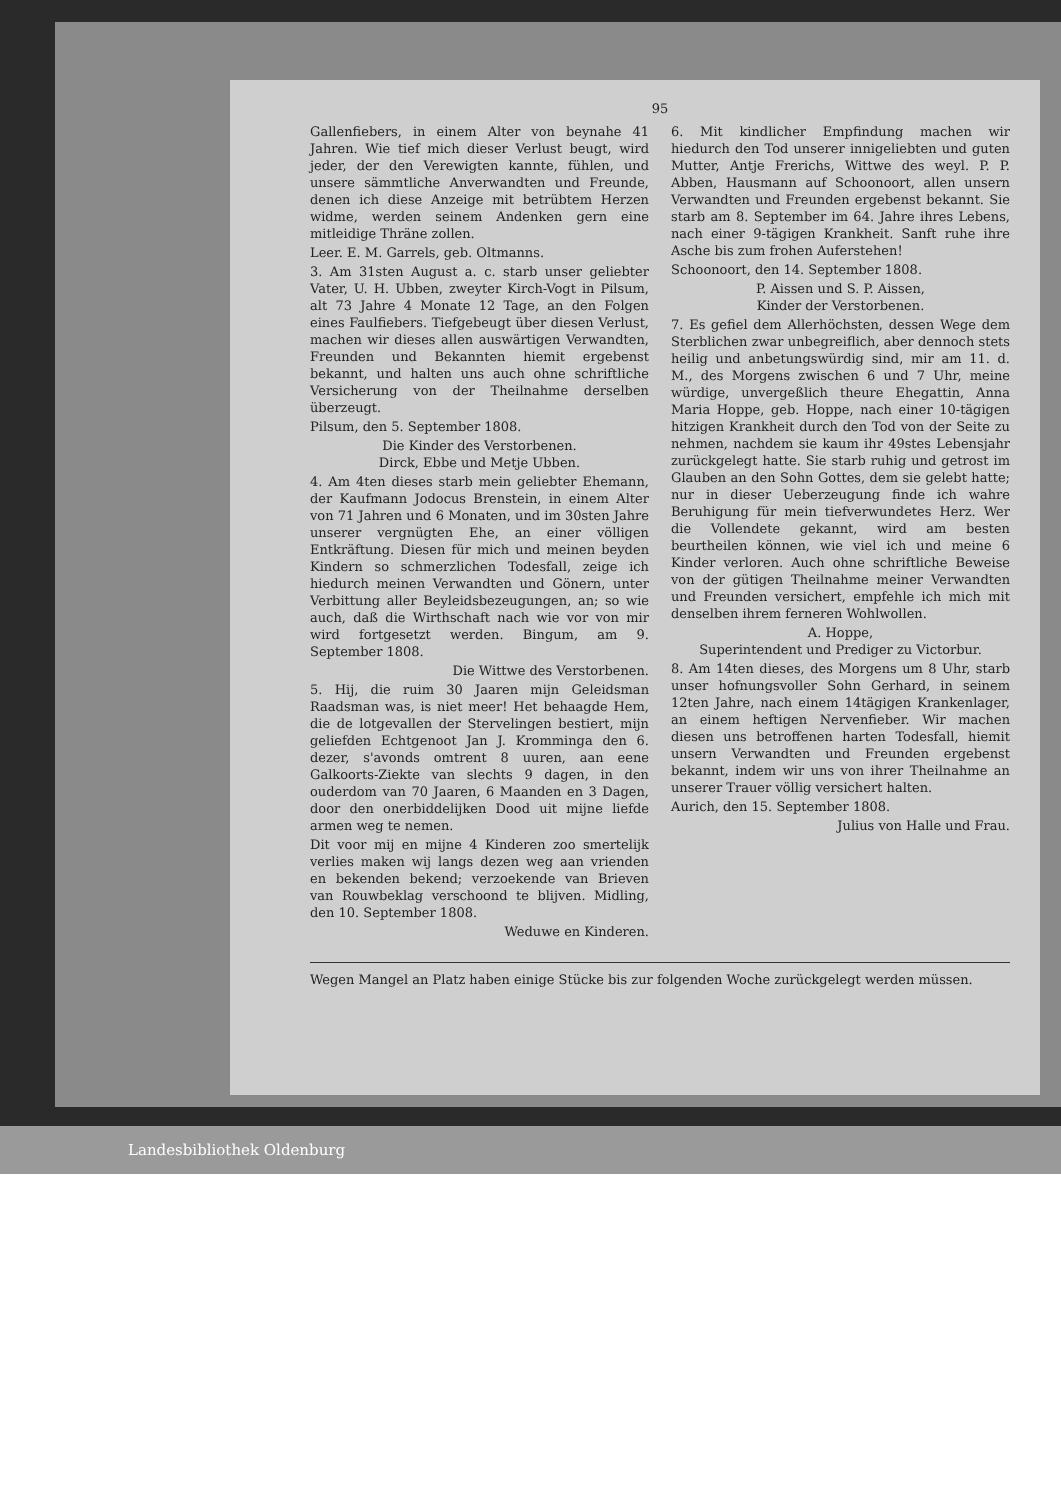95
Gallenfiebers, in einem Alter von beynahe 41 Jahren. Wie tief mich dieser Verlust beugt, wird jeder, der den Verewigten kannte, fühlen, und unsere sämmtliche Anverwandten und Freunde, denen ich diese Anzeige mit betrübtem Herzen widme, werden seinem Andenken gern eine mitleidige Thräne zollen.
Leer. E. M. Garrels, geb. Oltmanns.
3. Am 31sten August a. c. starb unser geliebter Vater, U. H. Ubben, zweyter Kirch-Vogt in Pilsum, alt 73 Jahre 4 Monate 12 Tage, an den Folgen eines Faulfiebers. Tiefgebeugt über diesen Verlust, machen wir dieses allen auswärtigen Verwandten, Freunden und Bekannten hiemit ergebenst bekannt, und halten uns auch ohne schriftliche Versicherung von der Theilnahme derselben überzeugt.
Pilsum, den 5. September 1808.
Die Kinder des Verstorbenen.
Dirck, Ebbe und Metje Ubben.
4. Am 4ten dieses starb mein geliebter Ehemann, der Kaufmann Jodocus Brenstein, in einem Alter von 71 Jahren und 6 Monaten, und im 30sten Jahre unserer vergnügten Ehe, an einer völligen Entkräftung. Diesen für mich und meinen beyden Kindern so schmerzlichen Todesfall, zeige ich hiedurch meinen Verwandten und Gönern, unter Verbittung aller Beyleidsbezeugungen, an; so wie auch, daß die Wirthschaft nach wie vor von mir wird fortgesetzt werden. Bingum, am 9. September 1808.
Die Wittwe des Verstorbenen.
5. Hij, die ruim 30 Jaaren mijn Geleidsman Raadsman was, is niet meer! Het behaagde Hem, die de lotgevallen der Stervelingen bestiert, mijn geliefden Echtgenoot Jan J. Kromminga den 6. dezer, s'avonds omtrent 8 uuren, aan eene Galkoorts-Ziekte van slechts 9 dagen, in den ouderdom van 70 Jaaren, 6 Maanden en 3 Dagen, door den onerbiddelijken Dood uit mijne liefde armen weg te nemen.
Dit voor mij en mijne 4 Kinderen zoo smertelijk verlies maken wij langs dezen weg aan vrienden en bekenden bekend; verzoekende van Brieven van Rouwbeklag verschoond te blijven. Midling, den 10. September 1808.
Weduwe en Kinderen.
6. Mit kindlicher Empfindung machen wir hiedurch den Tod unserer innigeliebten und guten Mutter, Antje Frerichs, Wittwe des weyl. P. P. Abben, Hausmann auf Schoonoort, allen unsern Verwandten und Freunden ergebenst bekannt. Sie starb am 8. September im 64. Jahre ihres Lebens, nach einer 9-tägigen Krankheit. Sanft ruhe ihre Asche bis zum frohen Auferstehen!
Schoonoort, den 14. September 1808.
P. Aissen und S. P. Aissen,
Kinder der Verstorbenen.
7. Es gefiel dem Allerhöchsten, dessen Wege dem Sterblichen zwar unbegreiflich, aber dennoch stets heilig und anbetungswürdig sind, mir am 11. d. M., des Morgens zwischen 6 und 7 Uhr, meine würdige, unvergeßlich theure Ehegattin, Anna Maria Hoppe, geb. Hoppe, nach einer 10-tägigen hitzigen Krankheit durch den Tod von der Seite zu nehmen, nachdem sie kaum ihr 49stes Lebensjahr zurückgelegt hatte. Sie starb ruhig und getrost im Glauben an den Sohn Gottes, dem sie gelebt hatte; nur in dieser Ueberzeugung finde ich wahre Beruhigung für mein tiefverwundetes Herz. Wer die Vollendete gekannt, wird am besten beurtheilen können, wie viel ich und meine 6 Kinder verloren. Auch ohne schriftliche Beweise von der gütigen Theilnahme meiner Verwandten und Freunden versichert, empfehle ich mich mit denselben ihrem ferneren Wohlwollen.
A. Hoppe,
Superintendent und Prediger zu Victorbur.
8. Am 14ten dieses, des Morgens um 8 Uhr, starb unser hofnungsvoller Sohn Gerhard, in seinem 12ten Jahre, nach einem 14tägigen Krankenlager, an einem heftigen Nervenfieber. Wir machen diesen uns betroffenen harten Todesfall, hiemit unsern Verwandten und Freunden ergebenst bekannt, indem wir uns von ihrer Theilnahme an unserer Trauer völlig versichert halten.
Aurich, den 15. September 1808.
Julius von Halle und Frau.
Wegen Mangel an Platz haben einige Stücke bis zur folgenden Woche zurückgelegt werden müssen.
Landesbibliothek Oldenburg